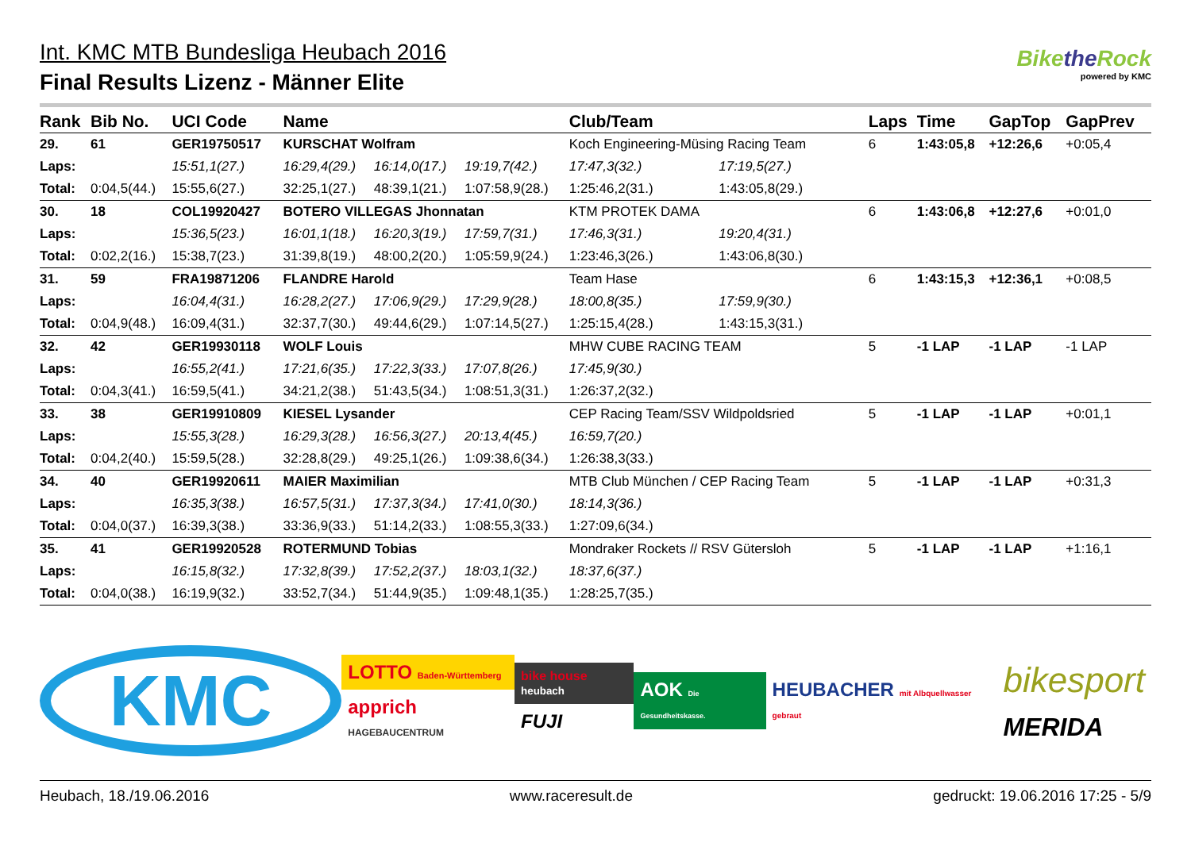Int. KMC MTB Bundesliga Heubach 2016
Final Results Lizenz - Männer Elite
Bikethe Rock
powered by KMC
| Rank | Bib No. | UCI Code | Name | | | Club/Team | | Laps | Time | GapTop | GapPrev |
| --- | --- | --- | --- | --- | --- | --- | --- | --- | --- | --- | --- |
| 29. | 61 | GER19750517 | KURSCHAT Wolfram | | | Koch Engineering-Müsing Racing Team | | 6 | 1:43:05,8 | +12:26,6 | +0:05,4 |
| Laps: | | 15:51,1(27.) | 16:29,4(29.) | 16:14,0(17.) | 19:19,7(42.) | 17:47,3(32.) | 17:19,5(27.) | | | | |
| Total: | 0:04,5(44.) | 15:55,6(27.) | 32:25,1(27.) | 48:39,1(21.) | 1:07:58,9(28.) | 1:25:46,2(31.) | 1:43:05,8(29.) | | | | |
| 30. | 18 | COL19920427 | BOTERO VILLEGAS Jhonnatan | | | KTM PROTEK DAMA | | 6 | 1:43:06,8 | +12:27,6 | +0:01,0 |
| Laps: | | 15:36,5(23.) | 16:01,1(18.) | 16:20,3(19.) | 17:59,7(31.) | 17:46,3(31.) | 19:20,4(31.) | | | | |
| Total: | 0:02,2(16.) | 15:38,7(23.) | 31:39,8(19.) | 48:00,2(20.) | 1:05:59,9(24.) | 1:23:46,3(26.) | 1:43:06,8(30.) | | | | |
| 31. | 59 | FRA19871206 | FLANDRE Harold | | | Team Hase | | 6 | 1:43:15,3 | +12:36,1 | +0:08,5 |
| Laps: | | 16:04,4(31.) | 16:28,2(27.) | 17:06,9(29.) | 17:29,9(28.) | 18:00,8(35.) | 17:59,9(30.) | | | | |
| Total: | 0:04,9(48.) | 16:09,4(31.) | 32:37,7(30.) | 49:44,6(29.) | 1:07:14,5(27.) | 1:25:15,4(28.) | 1:43:15,3(31.) | | | | |
| 32. | 42 | GER19930118 | WOLF Louis | | | MHW CUBE RACING TEAM | | 5 | -1 LAP | -1 LAP | -1 LAP |
| Laps: | | 16:55,2(41.) | 17:21,6(35.) | 17:22,3(33.) | 17:07,8(26.) | 17:45,9(30.) | | | | | |
| Total: | 0:04,3(41.) | 16:59,5(41.) | 34:21,2(38.) | 51:43,5(34.) | 1:08:51,3(31.) | 1:26:37,2(32.) | | | | | |
| 33. | 38 | GER19910809 | KIESEL Lysander | | | CEP Racing Team/SSV Wildpoldsried | | 5 | -1 LAP | -1 LAP | +0:01,1 |
| Laps: | | 15:55,3(28.) | 16:29,3(28.) | 16:56,3(27.) | 20:13,4(45.) | 16:59,7(20.) | | | | | |
| Total: | 0:04,2(40.) | 15:59,5(28.) | 32:28,8(29.) | 49:25,1(26.) | 1:09:38,6(34.) | 1:26:38,3(33.) | | | | | |
| 34. | 40 | GER19920611 | MAIER Maximilian | | | MTB Club München / CEP Racing Team | | 5 | -1 LAP | -1 LAP | +0:31,3 |
| Laps: | | 16:35,3(38.) | 16:57,5(31.) | 17:37,3(34.) | 17:41,0(30.) | 18:14,3(36.) | | | | | |
| Total: | 0:04,0(37.) | 16:39,3(38.) | 33:36,9(33.) | 51:14,2(33.) | 1:08:55,3(33.) | 1:27:09,6(34.) | | | | | |
| 35. | 41 | GER19920528 | ROTERMUND Tobias | | | Mondraker Rockets // RSV Gütersloh | | 5 | -1 LAP | -1 LAP | +1:16,1 |
| Laps: | | 16:15,8(32.) | 17:32,8(39.) | 17:52,2(37.) | 18:03,1(32.) | 18:37,6(37.) | | | | | |
| Total: | 0:04,0(38.) | 16:19,9(32.) | 33:52,7(34.) | 51:44,9(35.) | 1:09:48,1(35.) | 1:28:25,7(35.) | | | | | |
KMC
LOTTO Baden-Württemberg
apprich HAGEBAUCENTRUM
bike house heubach
FUJI
AOK Die Gesundheitskasse.
HEUBACHER mit Albquellwasser gebraut
bikesport
MERIDA
Heubach, 18./19.06.2016 www.raceresult.de gedruckt: 19.06.2016 17:25 - 5/9